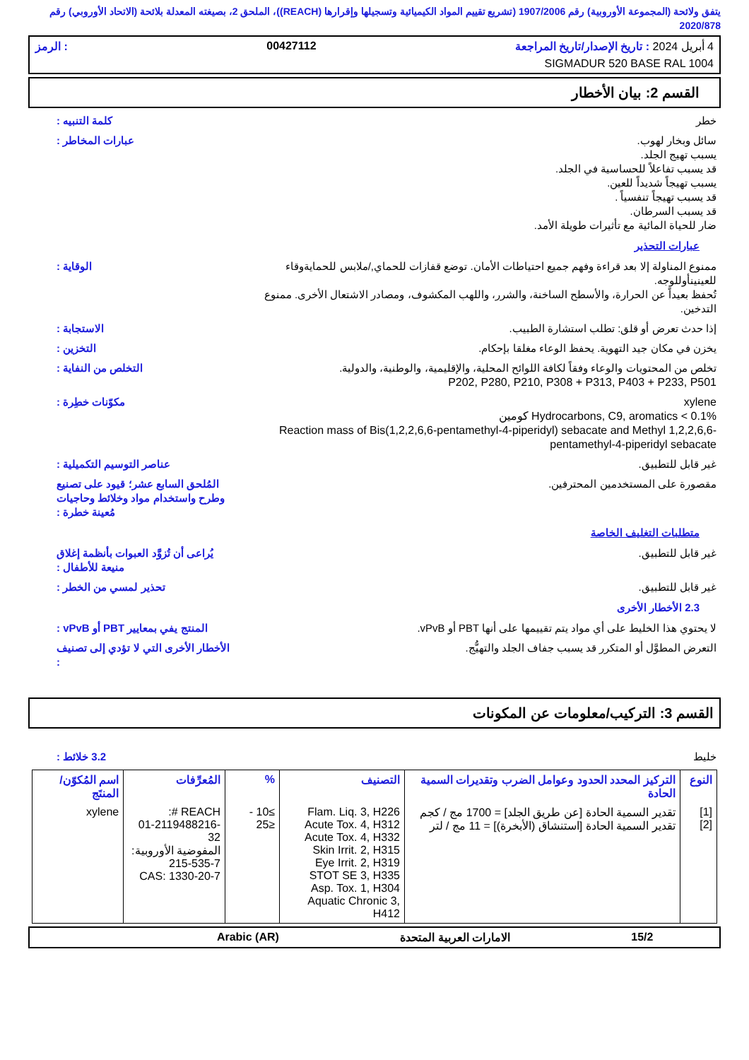يتفق ولائحة (المجموعة الأوروبية) رقم 1907/2006 (تشريع تقييم المواد الكيميائية وتسجيلها وإقرارها (REACH))، الملحق 2، بصيغته المعدلة بلائحة (الاتحاد الأوروبي) رقم 2020/878
4 أبريل 2024 : تاريخ الإصدار/تاريخ المراجعة 00427112: الرمز
SIGMADUR 520 BASE RAL 1004
القسم 2: بيان الأخطار
خطر كلمة التنبيه :
سائل وبخار لهوب.
يسبب تهيج الجلد.
قد يسبب تفاعلاً للحساسية في الجلد.
يسبب تهيجاً شديداً للعين.
قد يسبب تهيجاً تنفسياً .
قد يسبب السرطان.
ضار للحياة المائية مع تأثيرات طويلة الأمد.
عبارات المخاطر :
عبارات التحذير
ممنوع المناولة إلا بعد قراءة وفهم جميع احتياطات الأمان. توضع قفازات للحماي,/ملابس للحمايةوقاء للعينينأوللوجه.
تُحفظ بعيداً عن الحرارة، والأسطح الساخنة، والشرر، واللهب المكشوف، ومصادر الاشتعال الأخرى. ممنوع التدخين.
الوقاية :
إذا حدث تعرض أو قلق: تطلب استشارة الطبيب.
الاستجابة :
يخزن في مكان جيد التهوية. يحفظ الوعاء مغلقا بإحكام.
التخزين :
تخلص من المحتويات والوعاء وفقاً لكافة اللوائح المحلية، والإقليمية، والوطنية، والدولية.
P202, P280, P210, P308 + P313, P403 + P233, P501
التخلص من النفاية :
xylene
Hydrocarbons, C9, aromatics < 0.1% كومين
Reaction mass of Bis(1,2,2,6,6-pentamethyl-4-piperidyl) sebacate and Methyl 1,2,2,6,6-pentamethyl-4-piperidyl sebacate
مكوّنات خطِرة :
غير قابل للتطبيق. عناصر التوسيم التكميلية :
مقصورة على المستخدمين المحترفين.
المُلحق السابع عشر؛ قيود على تصنيع وطرح واستخدام مواد وخلائط وحاجيات مُعينة خطرة :
متطلبات التغليف الخاصة
غير قابل للتطبيق. يُراعى أن تُزوَّد العبوات بأنظمة إغلاق منيعة للأطفال :
غير قابل للتطبيق. تحذير لمسي من الخطر :
2.3 الأخطار الأخرى
لا يحتوي هذا الخليط على أي مواد يتم تقييمها على أنها PBT أو vPvB.
المنتج يفي بمعايير PBT أو vPvB :
التعرض المطوَّل أو المتكرر قد يسبب جفاف الجلد والتهيُّج.
الأخطار الأخرى التي لا تؤدي إلى تصنيف :
القسم 3: التركيب/معلومات عن المكونات
خليط 3.2 خلائط :
| النوع | التركيز المحدد الحدود وعوامل الضرب وتقديرات السمية الحادة | التصنيف | % | المُعرِّفات | اسم المُكوّن/المنتَج |
| --- | --- | --- | --- | --- | --- |
| [1] [2] | تقدير السمية الحادة [عن طريق الجلد] = 1700 مج / كجم تقدير السمية الحادة [استنشاق (الأبخرة)] = 11 مج / لتر | Flam. Liq. 3, H226 Acute Tox. 4, H312 Acute Tox. 4, H332 Skin Irrit. 2, H315 Eye Irrit. 2, H319 STOT SE 3, H335 Asp. Tox. 1, H304 Aquatic Chronic 3, H412 | ≥10 - ≤25 | REACH #: 01-2119488216-32 المفوضية الأوروبية: 215-535-7 CAS: 1330-20-7 | xylene |
15/2 الامارات العربية المتحدة Arabic (AR)